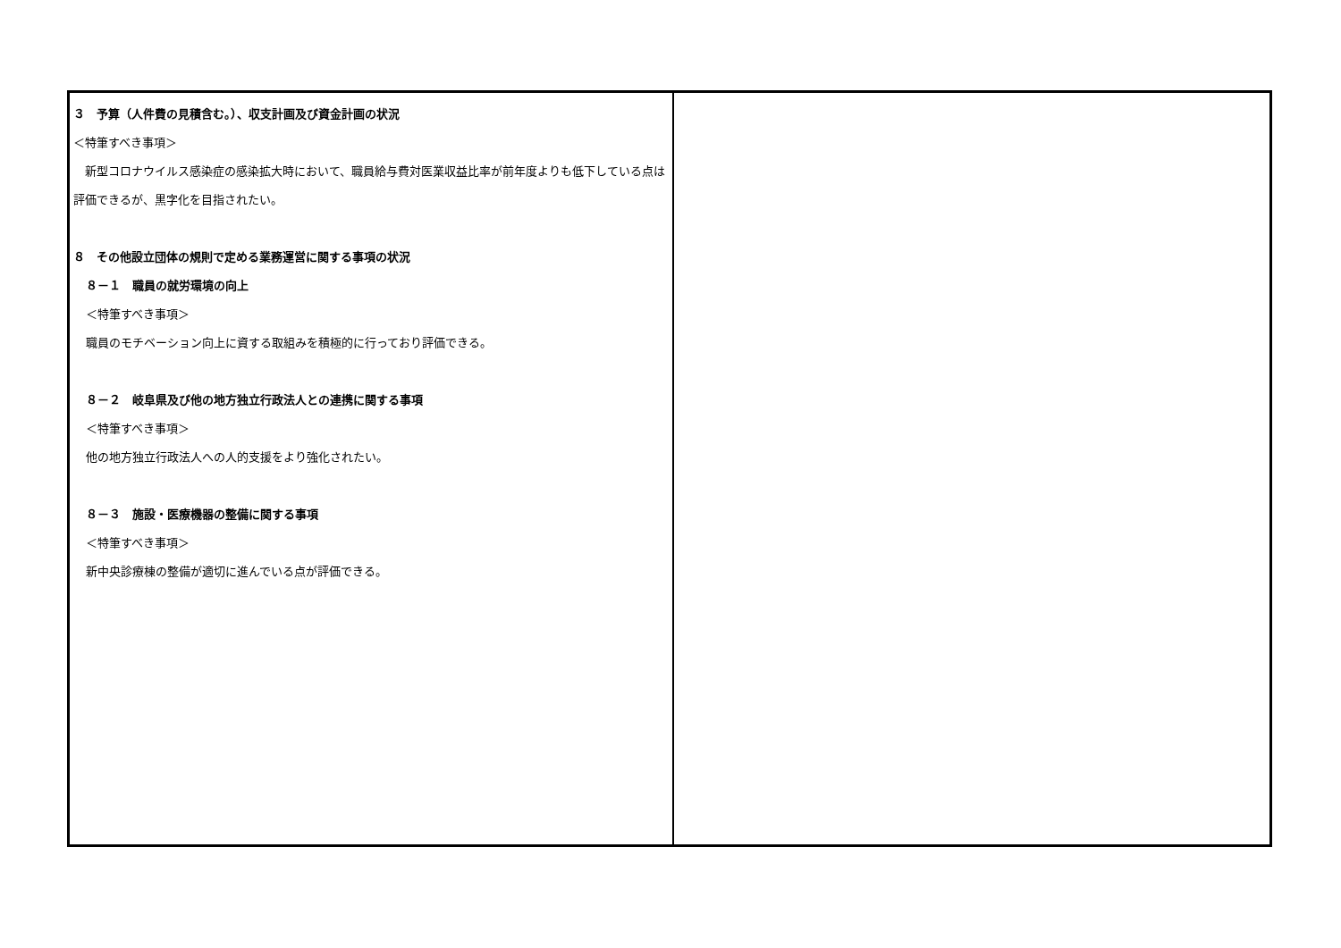| ３ 予算（人件費の見積含む。）、収支計画及び資金計画の状況 ＜特筆すべき事項＞ 新型コロナウイルス感染症の感染拡大時において、職員給与費対医業収益比率が前年度よりも低下している点は評価できるが、黒字化を目指されたい。 ８ その他設立団体の規則で定める業務運営に関する事項の状況 ８－１ 職員の就労環境の向上 ＜特筆すべき事項＞ 職員のモチベーション向上に資する取組みを積極的に行っており評価できる。 ８－２ 岐阜県及び他の地方独立行政法人との連携に関する事項 ＜特筆すべき事項＞ 他の地方独立行政法人への人的支援をより強化されたい。 ８－３ 施設・医療機器の整備に関する事項 ＜特筆すべき事項＞ 新中央診療棟の整備が適切に進んでいる点が評価できる。 | |